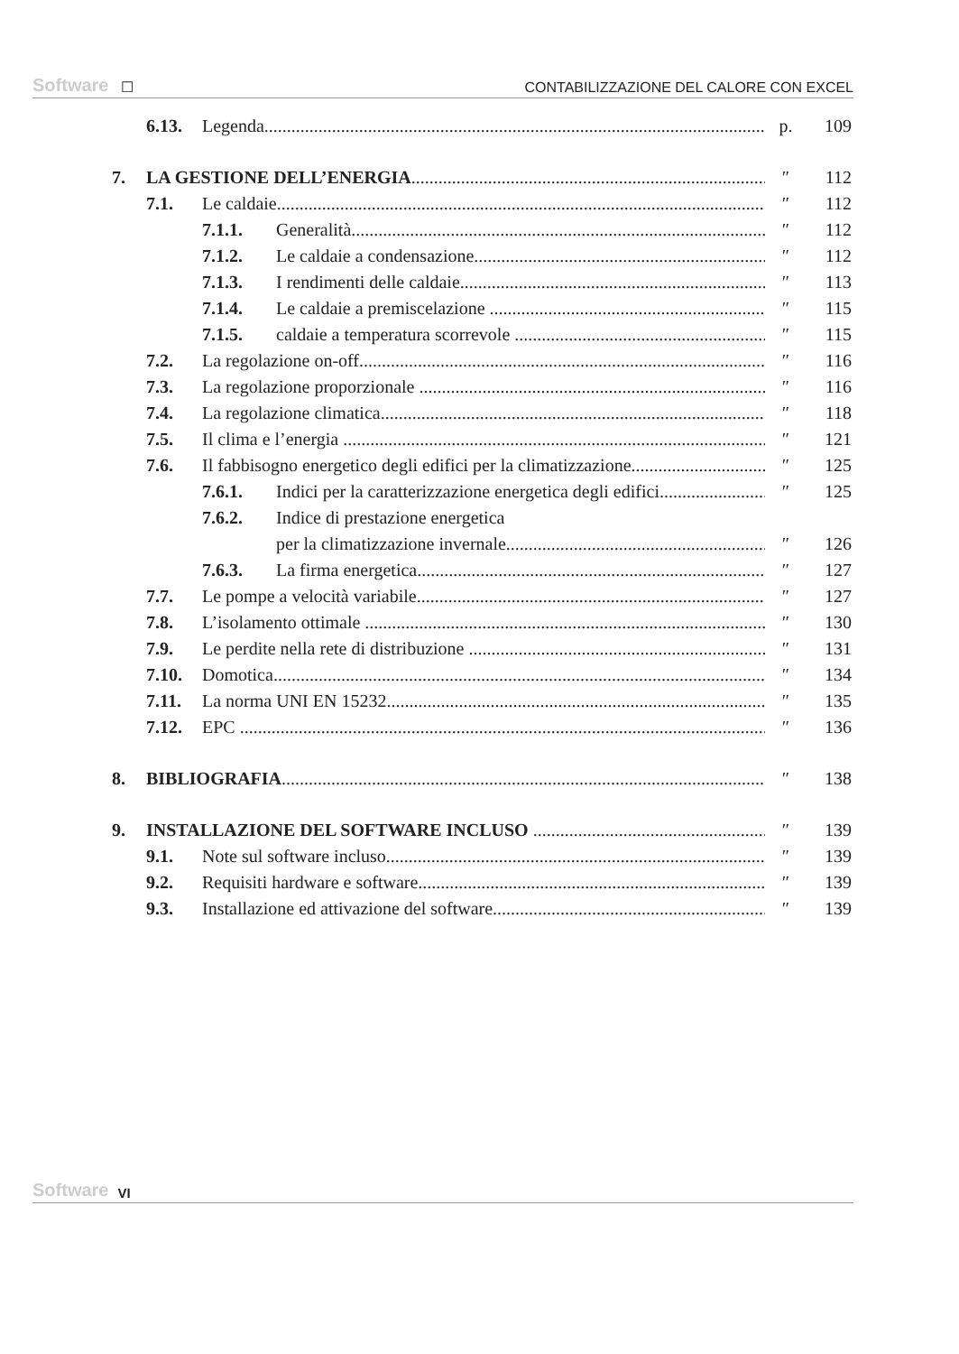Software ☐ CONTABILIZZAZIONE DEL CALORE CON EXCEL
6.13. Legenda p. 109
7. LA GESTIONE DELL’ENERGIA ″ 112
7.1. Le caldaie ″ 112
7.1.1. Generalità ″ 112
7.1.2. Le caldaie a condensazione ″ 112
7.1.3. I rendimenti delle caldaie ″ 113
7.1.4. Le caldaie a premiscelazione ″ 115
7.1.5. caldaie a temperatura scorrevole ″ 115
7.2. La regolazione on-off ″ 116
7.3. La regolazione proporzionale ″ 116
7.4. La regolazione climatica ″ 118
7.5. Il clima e l’energia ″ 121
7.6. Il fabbisogno energetico degli edifici per la climatizzazione ″ 125
7.6.1. Indici per la caratterizzazione energetica degli edifici ″ 125
7.6.2. Indice di prestazione energetica
per la climatizzazione invernale ″ 126
7.6.3. La firma energetica ″ 127
7.7. Le pompe a velocità variabile ″ 127
7.8. L’isolamento ottimale ″ 130
7.9. Le perdite nella rete di distribuzione ″ 131
7.10. Domotica ″ 134
7.11. La norma UNI EN 15232 ″ 135
7.12. EPC ″ 136
8. BIBLIOGRAFIA ″ 138
9. INSTALLAZIONE DEL SOFTWARE INCLUSO ″ 139
9.1. Note sul software incluso ″ 139
9.2. Requisiti hardware e software ″ 139
9.3. Installazione ed attivazione del software ″ 139
Software VI